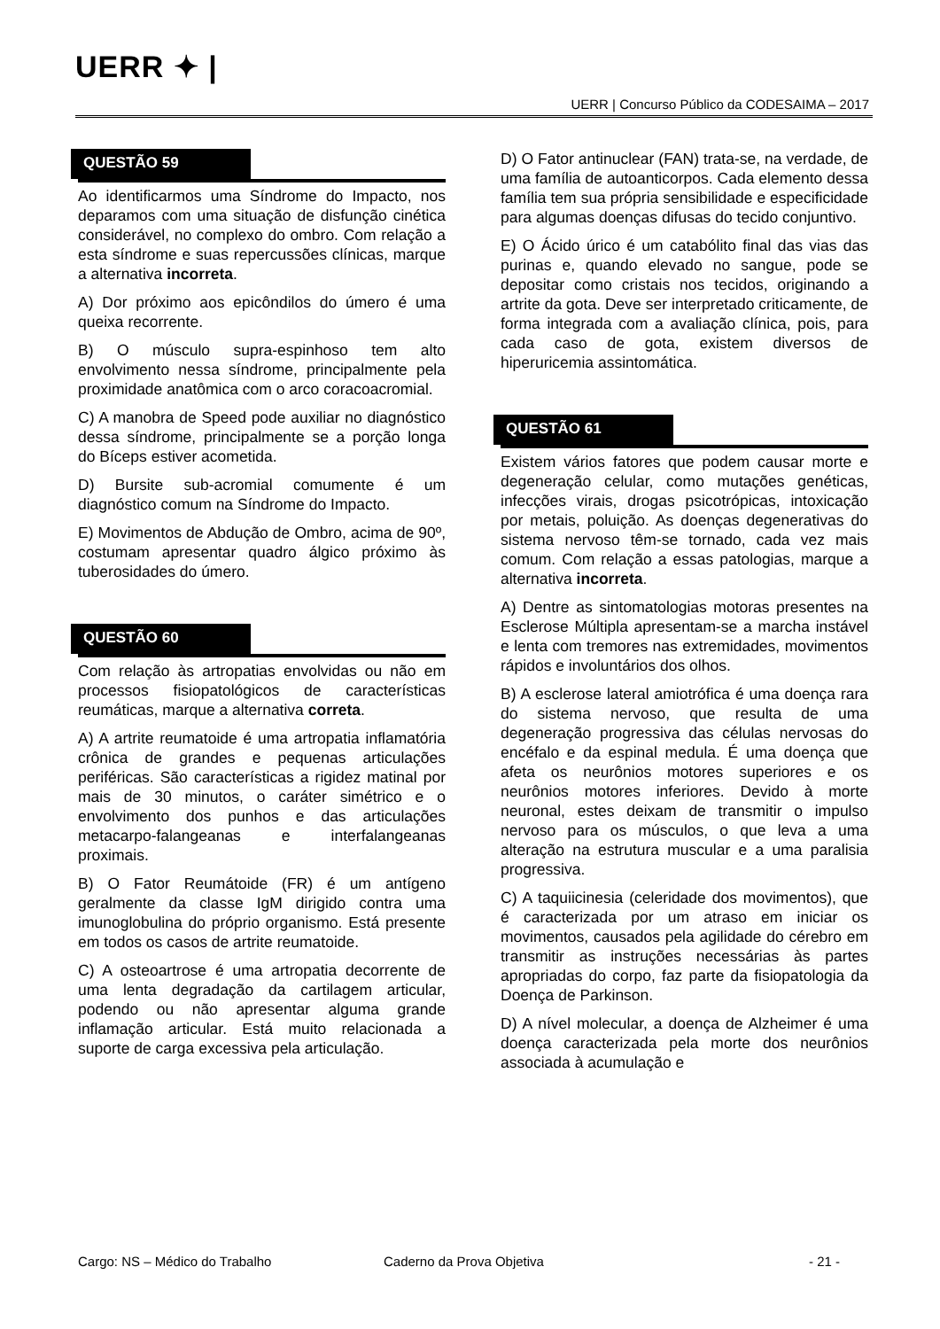UERR ✦ |
UERR | Concurso Público da CODESAIMA – 2017
QUESTÃO 59
Ao identificarmos uma Síndrome do Impacto, nos deparamos com uma situação de disfunção cinética considerável, no complexo do ombro. Com relação a esta síndrome e suas repercussões clínicas, marque a alternativa incorreta.
A) Dor próximo aos epicôndilos do úmero é uma queixa recorrente.
B) O músculo supra-espinhoso tem alto envolvimento nessa síndrome, principalmente pela proximidade anatômica com o arco coracoacromial.
C) A manobra de Speed pode auxiliar no diagnóstico dessa síndrome, principalmente se a porção longa do Bíceps estiver acometida.
D) Bursite sub-acromial comumente é um diagnóstico comum na Síndrome do Impacto.
E) Movimentos de Abdução de Ombro, acima de 90º, costumam apresentar quadro álgico próximo às tuberosidades do úmero.
QUESTÃO 60
Com relação às artropatias envolvidas ou não em processos fisiopatológicos de características reumáticas, marque a alternativa correta.
A) A artrite reumatoide é uma artropatia inflamatória crônica de grandes e pequenas articulações periféricas. São características a rigidez matinal por mais de 30 minutos, o caráter simétrico e o envolvimento dos punhos e das articulações metacarpo-falangeanas e interfalangeanas proximais.
B) O Fator Reumátoide (FR) é um antígeno geralmente da classe IgM dirigido contra uma imunoglobulina do próprio organismo. Está presente em todos os casos de artrite reumatoide.
C) A osteoartrose é uma artropatia decorrente de uma lenta degradação da cartilagem articular, podendo ou não apresentar alguma grande inflamação articular. Está muito relacionada a suporte de carga excessiva pela articulação.
D) O Fator antinuclear (FAN) trata-se, na verdade, de uma família de autoanticorpos. Cada elemento dessa família tem sua própria sensibilidade e especificidade para algumas doenças difusas do tecido conjuntivo.
E) O Ácido úrico é um catabólito final das vias das purinas e, quando elevado no sangue, pode se depositar como cristais nos tecidos, originando a artrite da gota. Deve ser interpretado criticamente, de forma integrada com a avaliação clínica, pois, para cada caso de gota, existem diversos de hiperuricemia assintomática.
QUESTÃO 61
Existem vários fatores que podem causar morte e degeneração celular, como mutações genéticas, infecções virais, drogas psicotrópicas, intoxicação por metais, poluição. As doenças degenerativas do sistema nervoso têm-se tornado, cada vez mais comum. Com relação a essas patologias, marque a alternativa incorreta.
A) Dentre as sintomatologias motoras presentes na Esclerose Múltipla apresentam-se a marcha instável e lenta com tremores nas extremidades, movimentos rápidos e involuntários dos olhos.
B) A esclerose lateral amiotrófica é uma doença rara do sistema nervoso, que resulta de uma degeneração progressiva das células nervosas do encéfalo e da espinal medula. É uma doença que afeta os neurônios motores superiores e os neurônios motores inferiores. Devido à morte neuronal, estes deixam de transmitir o impulso nervoso para os músculos, o que leva a uma alteração na estrutura muscular e a uma paralisia progressiva.
C) A taquiicinesia (celeridade dos movimentos), que é caracterizada por um atraso em iniciar os movimentos, causados pela agilidade do cérebro em transmitir as instruções necessárias às partes apropriadas do corpo, faz parte da fisiopatologia da Doença de Parkinson.
D) A nível molecular, a doença de Alzheimer é uma doença caracterizada pela morte dos neurônios associada à acumulação e
Cargo: NS – Médico do Trabalho Caderno da Prova Objetiva - 21 -